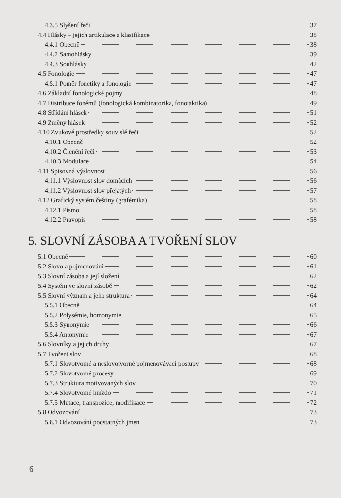4.3.5 Slyšení řeči 37
4.4 Hlásky – jejich artikulace a klasifikace 38
4.4.1 Obecně 38
4.4.2 Samohlásky 39
4.4.3 Souhlásky 42
4.5 Fonologie 47
4.5.1 Poměr fonetiky a fonologie 47
4.6 Základní fonologické pojmy 48
4.7 Distribuce fonémů (fonologická kombinatorika, fonotaktika) 49
4.8 Střídání hlásek 51
4.9 Změny hlásek 52
4.10 Zvukové prostředky souvislé řeči 52
4.10.1 Obecně 52
4.10.2 Členění řeči 53
4.10.3 Modulace 54
4.11 Spisovná výslovnost 56
4.11.1 Výslovnost slov domácích 56
4.11.2 Výslovnost slov přejatých 57
4.12 Grafický systém češtiny (grafémika) 58
4.12.1 Písmo 58
4.12.2 Pravopis 58
5. SLOVNÍ ZÁSOBA A TVOŘENÍ SLOV
5.1 Obecně 60
5.2 Slovo a pojmenování 61
5.3 Slovní zásoba a její složení 62
5.4 Systém ve slovní zásobě 62
5.5 Slovní význam a jeho struktura 64
5.5.1 Obecně 64
5.5.2 Polysémie, homonymie 65
5.5.3 Synonymie 66
5.5.4 Antonymie 67
5.6 Slovníky a jejich druhy 67
5.7 Tvoření slov 68
5.7.1 Slovotvorné a neslovotvorné pojmenovávací postupy 68
5.7.2 Slovotvorné procesy 69
5.7.3 Struktura motivovaných slov 70
5.7.4 Slovotvorné hnízdo 71
5.7.5 Mutace, transpozice, modifikace 72
5.8 Odvozování 73
5.8.1 Odvozování podstatných jmen 73
6